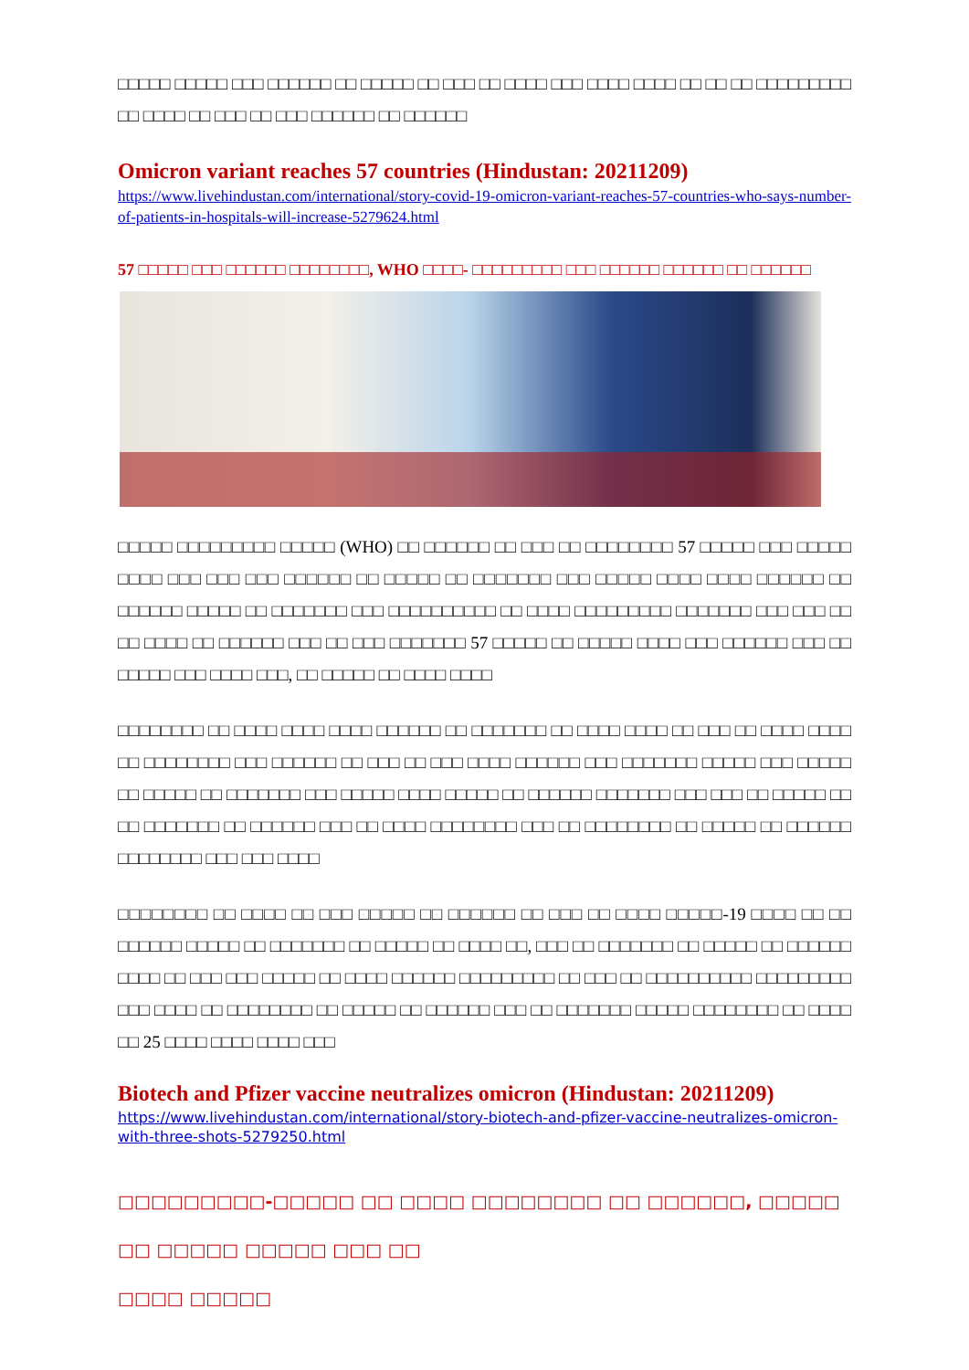□□□□□ □□□□□ □□□ □□□□□□ □□ □□□□□ □□ □□□ □□ □□□□ □□□ □□□□ □□□□ □□ □□ □□ □□□□□□□□□ □□ □□□□ □□ □□□ □□ □□□ □□□□□□ □□ □□□□□□
Omicron variant reaches 57 countries (Hindustan: 20211209)
https://www.livehindustan.com/international/story-covid-19-omicron-variant-reaches-57-countries-who-says-number-of-patients-in-hospitals-will-increase-5279624.html
57 □□□□□ □□□ □□□□□□ □□□□□□□□, WHO □□□□- □□□□□□□□□ □□□ □□□□□□ □□□□□□ □□ □□□□□□
□□□□□ □□□□□□□□□ □□□□□ (WHO) □□ □□□□□□ □□ □□□ □□ □□□□□□□□ 57 □□□□□ □□□ □□□□□ □□□□ □□□ □□□ □□□ □□□□□□ □□ □□□□□ □□ □□□□□□□ □□□ □□□□□ □□□□ □□□□ □□□□□□ □□ □□□□□□ □□□□□ □□ □□□□□□□ □□□ □□□□□□□□□□ □□ □□□□ □□□□□□□□□ □□□□□□□ □□□ □□□ □□ □□ □□□□ □□ □□□□□□ □□□ □□ □□□ □□□□□□□ 57 □□□□□ □□ □□□□□ □□□□ □□□ □□□□□□ □□□ □□ □□□□□ □□□ □□□□ □□□, □□ □□□□□ □□ □□□□ □□□□
□□□□□□□□ □□ □□□□ □□□□ □□□□ □□□□□□ □□ □□□□□□□ □□ □□□□ □□□□ □□ □□□ □□ □□□□ □□□□ □□ □□□□□□□□ □□□ □□□□□□ □□ □□□ □□ □□□ □□□□ □□□□□□ □□□ □□□□□□□ □□□□□ □□□ □□□□□ □□ □□□□□ □□ □□□□□□□ □□□ □□□□□ □□□□ □□□□□ □□ □□□□□□ □□□□□□□ □□□ □□□ □□ □□□□□ □□ □□ □□□□□□□ □□ □□□□□□ □□□ □□ □□□□ □□□□□□□□ □□□ □□ □□□□□□□□ □□ □□□□□ □□ □□□□□□ □□□□□□□□ □□□ □□□ □□□□
□□□□□□□□ □□ □□□□ □□ □□□ □□□□□ □□ □□□□□□ □□ □□□ □□ □□□□ □□□□□-19 □□□□ □□ □□ □□□□□□ □□□□□ □□ □□□□□□□ □□ □□□□□ □□ □□□□ □□, □□□ □□ □□□□□□□ □□ □□□□□ □□ □□□□□□ □□□□ □□ □□□ □□□ □□□□□ □□ □□□□ □□□□□□ □□□□□□□□□ □□ □□□ □□ □□□□□□□□□□ □□□□□□□□□ □□□ □□□□ □□ □□□□□□□□ □□ □□□□□ □□ □□□□□□ □□□ □□ □□□□□□□ □□□□□ □□□□□□□□ □□ □□□□ □□ 25 □□□□ □□□□ □□□□ □□□
Biotech and Pfizer vaccine neutralizes omicron (Hindustan: 20211209)
https://www.livehindustan.com/international/story-biotech-and-pfizer-vaccine-neutralizes-omicron-with-three-shots-5279250.html
□□□□□□□□□-□□□□□ □□ □□□□ □□□□□□□□ □□ □□□□□□, □□□□□ □□ □□□□□ □□□□□ □□□ □□
□□□□ □□□□□